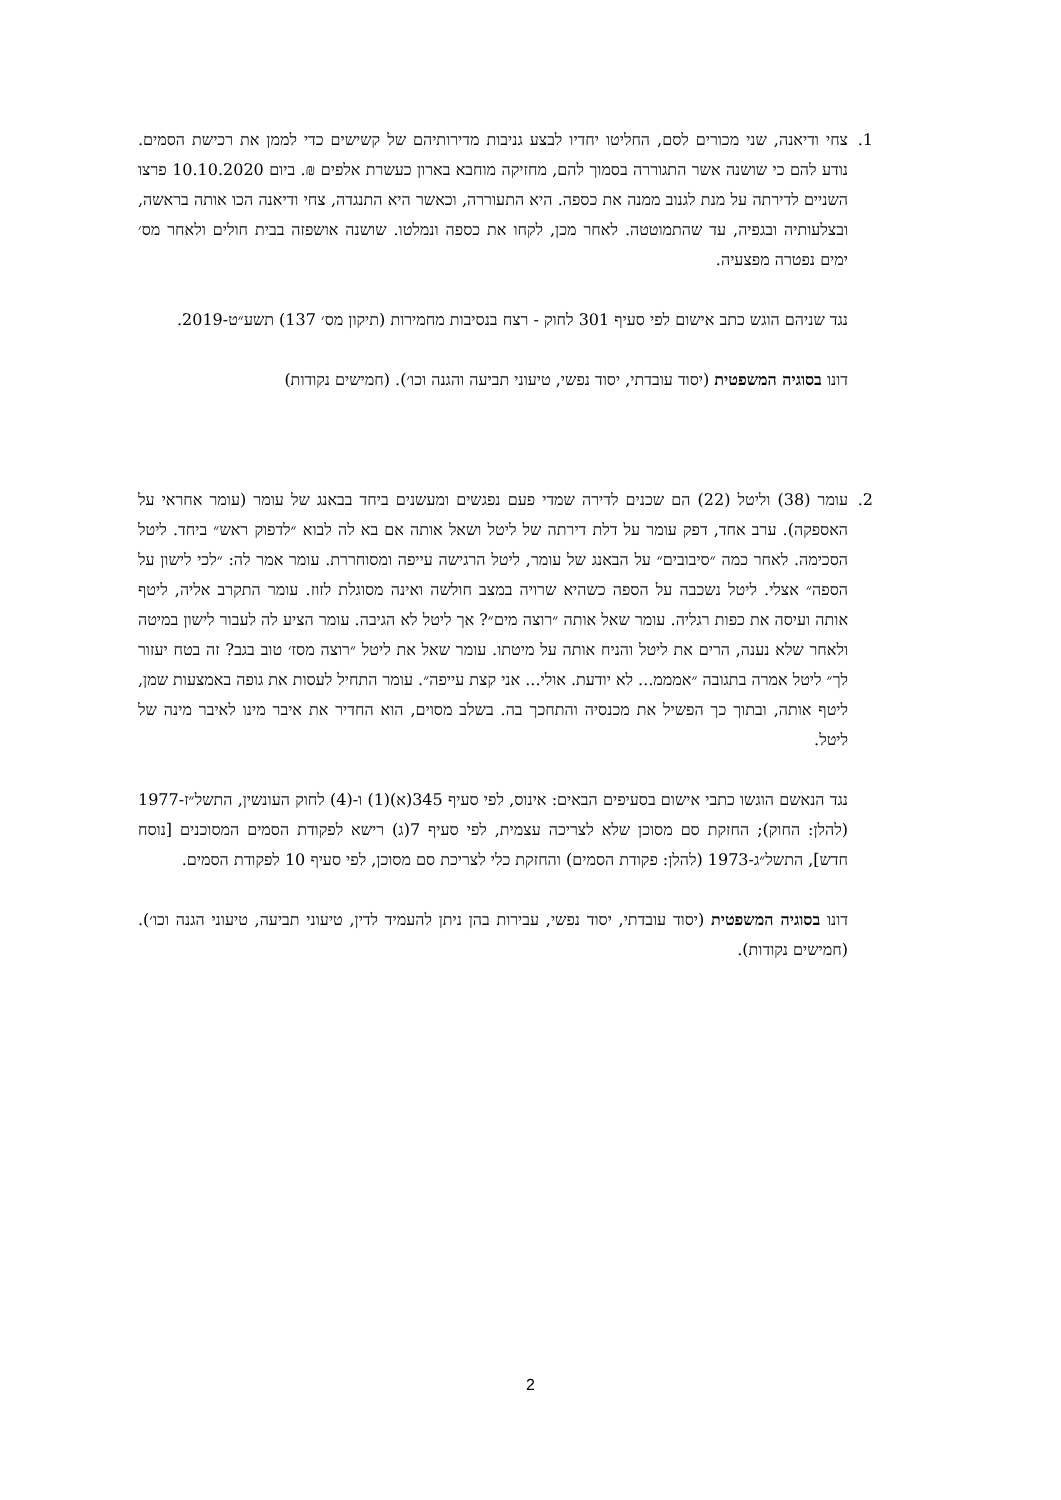1. צחי ודיאנה, שני מכורים לסם, החליטו יחדיו לבצע גניבות מדירותיהם של קשישים כדי לממן את רכישת הסמים. נודע להם כי שושנה אשר התגוררה בסמוך להם, מחזיקה מוחבא בארון כעשרת אלפים ₪. ביום 10.10.2020 פרצו השניים לדירתה על מנת לגנוב ממנה את כספה. היא התעוררה, וכאשר היא התנגדה, צחי ודיאנה הכו אותה בראשה, ובצלעותיה ובגפיה, עד שהתמוטטה. לאחר מכן, לקחו את כספה ונמלטו. שושנה אושפזה בבית חולים ולאחר מס׳ ימים נפטרה מפצעיה.
נגד שניהם הוגש כתב אישום לפי סעיף 301 לחוק - רצח בנסיבות מחמירות (תיקון מס׳ 137) תשע״ט-2019.
דונו בסוגיה המשפטית (יסוד עובדתי, יסוד נפשי, טיעוני תביעה והגנה וכו׳). (חמישים נקודות)
2. עומר (38) וליטל (22) הם שכנים לדירה שמדי פעם נפגשים ומעשנים ביחד בבאנג של עומר (עומר אחראי על האספקה). ערב אחד, דפק עומר על דלת דירתה של ליטל ושאל אותה אם בא לה לבוא ״לדפוק ראש״ ביחד. ליטל הסכימה. לאחר כמה ״סיבובים״ על הבאנג של עומר, ליטל הרגישה עייפה ומסוחררת. עומר אמר לה: ״לכי לישון על הספה״ אצלי. ליטל נשכבה על הספה כשהיא שרויה במצב חולשה ואינה מסוגלת לזוז. עומר התקרב אליה, ליטף אותה ועיסה את כפות רגליה. עומר שאל אותה ״רוצה מים״? אך ליטל לא הגיבה. עומר הציע לה לעבור לישון במיטה ולאחר שלא נענה, הרים את ליטל והניח אותה על מיטתו. עומר שאל את ליטל ״רוצה מסז׳ טוב בגב? זה בטח יעזור לך״ ליטל אמרה בתגובה ״אמממ... לא יודעת. אולי... אני קצת עייפה״. עומר התחיל לעסות את גופה באמצעות שמן, ליטף אותה, ובתוך כך הפשיל את מכנסיה והתחכך בה. בשלב מסוים, הוא החדיר את איבר מינו לאיבר מינה של ליטל.
נגד הנאשם הוגשו כתבי אישום בסעיפים הבאים: אינוס, לפי סעיף 345(א)(1) ו-(4) לחוק העונשין, התשל״ז-1977 (להלן: החוק); החזקת סם מסוכן שלא לצריכה עצמית, לפי סעיף 7(ג) רישא לפקודת הסמים המסוכנים [נוסח חדש], התשל״ג-1973 (להלן: פקודת הסמים) והחזקת כלי לצריכת סם מסוכן, לפי סעיף 10 לפקודת הסמים.
דונו בסוגיה המשפטית (יסוד עובדתי, יסוד נפשי, עבירות בהן ניתן להעמיד לדין, טיעוני תביעה, טיעוני הגנה וכו׳). (חמישים נקודות).
2